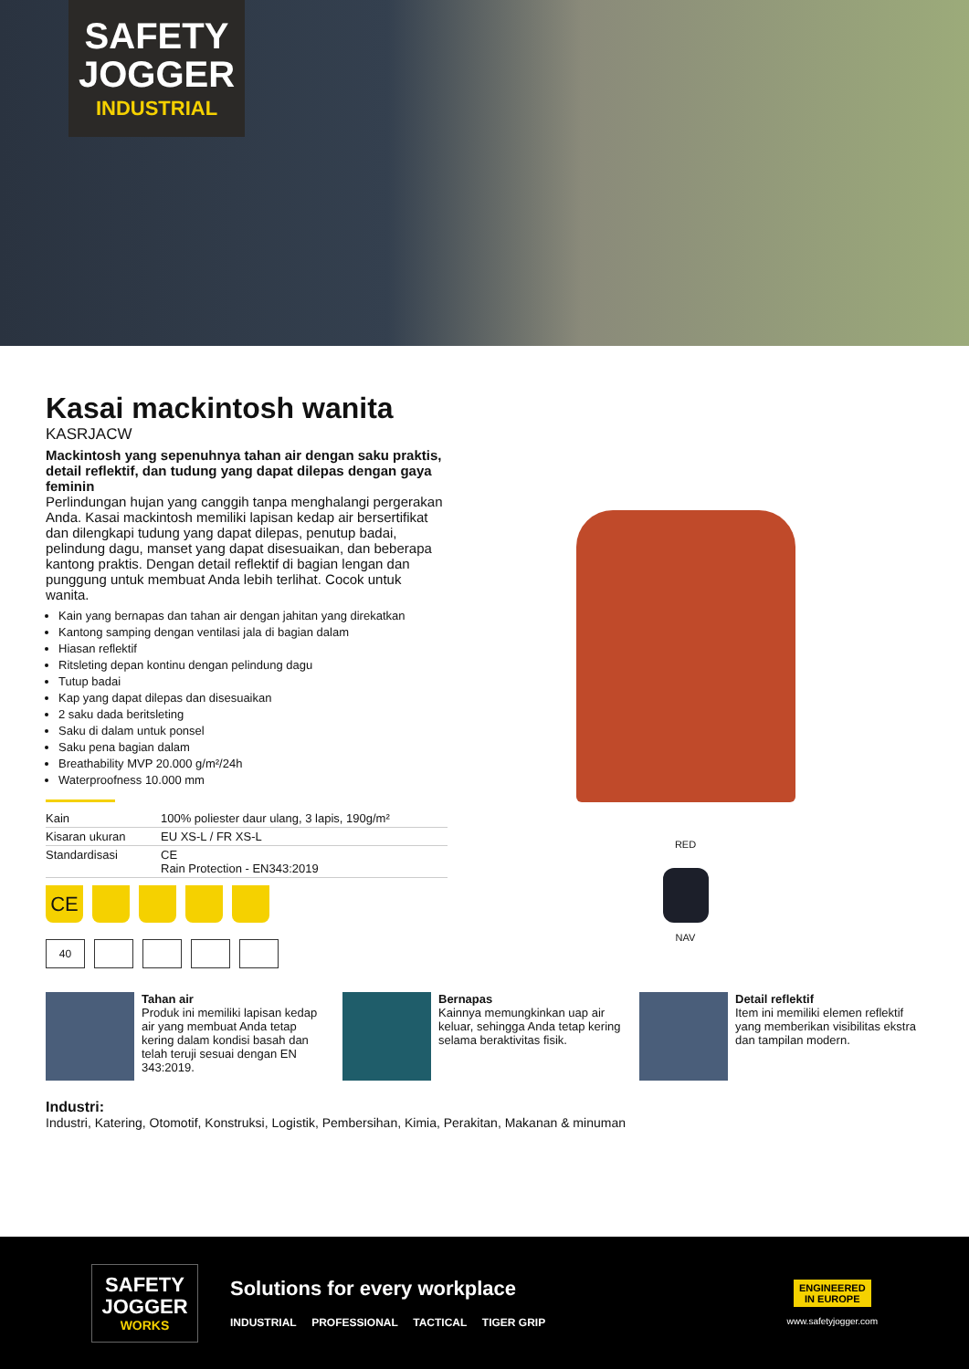SAFETY
JOGGER
INDUSTRIAL
Kasai mackintosh wanita
KASRJACW
Mackintosh yang sepenuhnya tahan air dengan saku praktis, detail reflektif, dan tudung yang dapat dilepas dengan gaya feminin
Perlindungan hujan yang canggih tanpa menghalangi pergerakan Anda. Kasai mackintosh memiliki lapisan kedap air bersertifikat dan dilengkapi tudung yang dapat dilepas, penutup badai, pelindung dagu, manset yang dapat disesuaikan, dan beberapa kantong praktis. Dengan detail reflektif di bagian lengan dan punggung untuk membuat Anda lebih terlihat. Cocok untuk wanita.
Kain yang bernapas dan tahan air dengan jahitan yang direkatkan
Kantong samping dengan ventilasi jala di bagian dalam
Hiasan reflektif
Ritsleting depan kontinu dengan pelindung dagu
Tutup badai
Kap yang dapat dilepas dan disesuaikan
2 saku dada beritsleting
Saku di dalam untuk ponsel
Saku pena bagian dalam
Breathability MVP 20.000 g/m²/24h
Waterproofness 10.000 mm
| Kain | 100% poliester daur ulang, 3 lapis, 190g/m² |
| Kisaran ukuran | EU XS-L / FR XS-L |
| Standardisasi | CE Rain Protection - EN343:2019 |
CE
40
RED
NAV
Tahan air
Produk ini memiliki lapisan kedap air yang membuat Anda tetap kering dalam kondisi basah dan telah teruji sesuai dengan EN 343:2019.
Bernapas
Kainnya memungkinkan uap air keluar, sehingga Anda tetap kering selama beraktivitas fisik.
Detail reflektif
Item ini memiliki elemen reflektif yang memberikan visibilitas ekstra dan tampilan modern.
Industri:
Industri, Katering, Otomotif, Konstruksi, Logistik, Pembersihan, Kimia, Perakitan, Makanan & minuman
SAFETY
JOGGER
WORKS
Solutions for every workplace
INDUSTRIAL PROFESSIONAL TACTICAL TIGER GRIP
ENGINEERED
IN EUROPE
www.safetyjogger.com